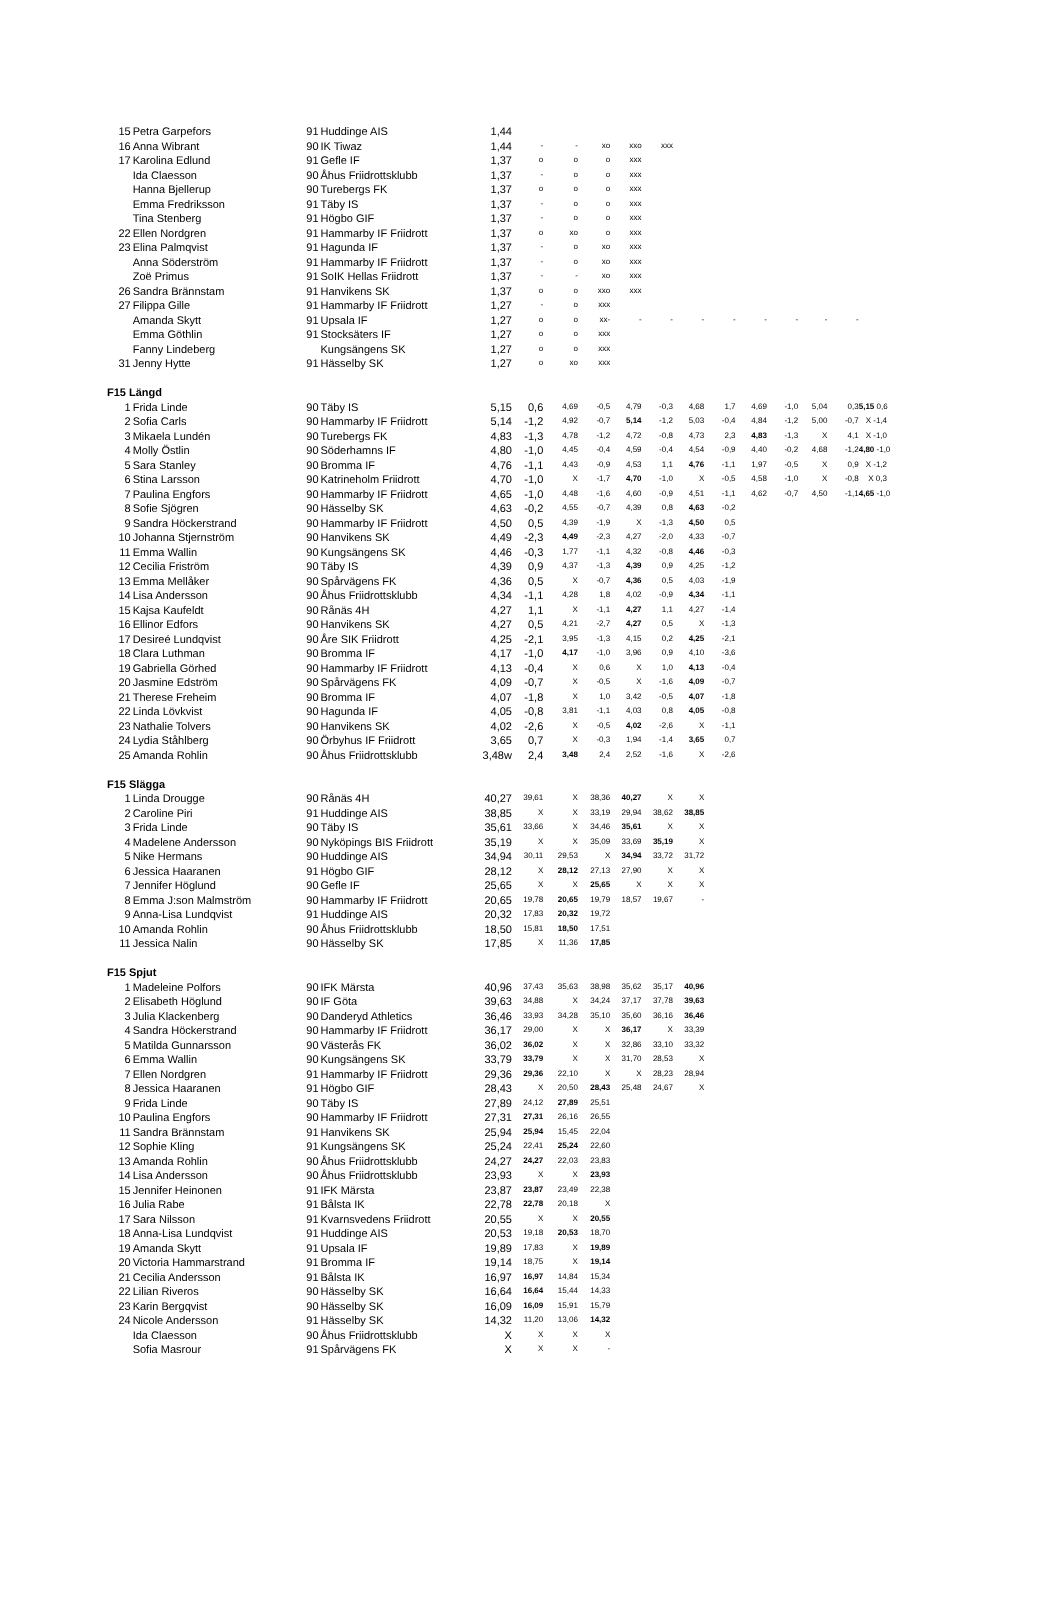| 15 | Petra Garpefors | 91 | Huddinge AIS | 1,44 | | | | | | | | | | | | |
| 16 | Anna Wibrant | 90 | IK Tiwaz | 1,44 | - | - | xo | xxo | xxx | | | | | | | |
| 17 | Karolina Edlund | 91 | Gefle IF | 1,37 | o | o | o | xxx | | | | | | | | |
| | Ida Claesson | 90 | Åhus Friidrottsklubb | 1,37 | - | o | o | xxx | | | | | | | | |
| | Hanna Bjellerup | 90 | Turebergs FK | 1,37 | o | o | o | xxx | | | | | | | | |
| | Emma Fredriksson | 91 | Täby IS | 1,37 | - | o | o | xxx | | | | | | | | |
| | Tina Stenberg | 91 | Högbo GIF | 1,37 | - | o | o | xxx | | | | | | | | |
| 22 | Ellen Nordgren | 91 | Hammarby IF Friidrott | 1,37 | o | xo | o | xxx | | | | | | | | |
| 23 | Elina Palmqvist | 91 | Hagunda IF | 1,37 | - | o | xo | xxx | | | | | | | | |
| | Anna Söderström | 91 | Hammarby IF Friidrott | 1,37 | - | o | xo | xxx | | | | | | | | |
| | Zoë Primus | 91 | SoIK Hellas Friidrott | 1,37 | - | - | xo | xxx | | | | | | | | |
| 26 | Sandra Brännstam | 91 | Hanvikens SK | 1,37 | o | o | xxo | xxx | | | | | | | | |
| 27 | Filippa Gille | 91 | Hammarby IF Friidrott | 1,27 | - | o | xxx | | | | | | | | | |
| | Amanda Skytt | 91 | Upsala IF | 1,27 | o | o | xx- | - | - | - | - | - | - | - | - | |
| | Emma Göthlin | 91 | Stocksäters IF | 1,27 | o | o | xxx | | | | | | | | | |
| | Fanny Lindeberg | | Kungsängens SK | 1,27 | o | o | xxx | | | | | | | | | |
| 31 | Jenny Hytte | 91 | Hässelby SK | 1,27 | o | xo | xxx | | | | | | | | | |
| F15 Längd | | | | | | | | | | | | | | | | |
| 1 | Frida Linde | 90 | Täby IS | 5,15 | 0,6 | 4,69 | -0,5 | 4,79 | -0,3 | 4,68 | 1,7 | 4,69 | -1,0 | 5,04 | 0,3 | 5,15 0,6 |
| 2 | Sofia Carls | 90 | Hammarby IF Friidrott | 5,14 | -1,2 | 4,92 | -0,7 | 5,14 | -1,2 | 5,03 | -0,4 | 4,84 | -1,2 | 5,00 | -0,7 | X -1,4 |
| 3 | Mikaela Lundén | 90 | Turebergs FK | 4,83 | -1,3 | 4,78 | -1,2 | 4,72 | -0,8 | 4,73 | 2,3 | 4,83 | -1,3 | X | 4,1 | X -1,0 |
| 4 | Molly Östlin | 90 | Söderhamns IF | 4,80 | -1,0 | 4,45 | -0,4 | 4,59 | -0,4 | 4,54 | -0,9 | 4,40 | -0,2 | 4,68 | -1,2 | 4,80 -1,0 |
| 5 | Sara Stanley | 90 | Bromma IF | 4,76 | -1,1 | 4,43 | -0,9 | 4,53 | 1,1 | 4,76 | -1,1 | 1,97 | -0,5 | X | 0,9 | X -1,2 |
| 6 | Stina Larsson | 90 | Katrineholm Friidrott | 4,70 | -1,0 | X | -1,7 | 4,70 | -1,0 | X | -0,5 | 4,58 | -1,0 | X | -0,8 | X 0,3 |
| 7 | Paulina Engfors | 90 | Hammarby IF Friidrott | 4,65 | -1,0 | 4,48 | -1,6 | 4,60 | -0,9 | 4,51 | -1,1 | 4,62 | -0,7 | 4,50 | -1,1 | 4,65 -1,0 |
| 8 | Sofie Sjögren | 90 | Hässelby SK | 4,63 | -0,2 | 4,55 | -0,7 | 4,39 | 0,8 | 4,63 | -0,2 | | | | | |
| 9 | Sandra Höckerstrand | 90 | Hammarby IF Friidrott | 4,50 | 0,5 | 4,39 | -1,9 | X | -1,3 | 4,50 | 0,5 | | | | | |
| 10 | Johanna Stjernström | 90 | Hanvikens SK | 4,49 | -2,3 | 4,49 | -2,3 | 4,27 | -2,0 | 4,33 | -0,7 | | | | | |
| 11 | Emma Wallin | 90 | Kungsängens SK | 4,46 | -0,3 | 1,77 | -1,1 | 4,32 | -0,8 | 4,46 | -0,3 | | | | | |
| 12 | Cecilia Friström | 90 | Täby IS | 4,39 | 0,9 | 4,37 | -1,3 | 4,39 | 0,9 | 4,25 | -1,2 | | | | | |
| 13 | Emma Mellåker | 90 | Spårvägens FK | 4,36 | 0,5 | X | -0,7 | 4,36 | 0,5 | 4,03 | -1,9 | | | | | |
| 14 | Lisa Andersson | 90 | Åhus Friidrottsklubb | 4,34 | -1,1 | 4,28 | 1,8 | 4,02 | -0,9 | 4,34 | -1,1 | | | | | |
| 15 | Kajsa Kaufeldt | 90 | Rånäs 4H | 4,27 | 1,1 | X | -1,1 | 4,27 | 1,1 | 4,27 | -1,4 | | | | | |
| 16 | Ellinor Edfors | 90 | Hanvikens SK | 4,27 | 0,5 | 4,21 | -2,7 | 4,27 | 0,5 | X | -1,3 | | | | | |
| 17 | Desireé Lundqvist | 90 | Åre SIK Friidrott | 4,25 | -2,1 | 3,95 | -1,3 | 4,15 | 0,2 | 4,25 | -2,1 | | | | | |
| 18 | Clara Luthman | 90 | Bromma IF | 4,17 | -1,0 | 4,17 | -1,0 | 3,96 | 0,9 | 4,10 | -3,6 | | | | | |
| 19 | Gabriella Görhed | 90 | Hammarby IF Friidrott | 4,13 | -0,4 | X | 0,6 | X | 1,0 | 4,13 | -0,4 | | | | | |
| 20 | Jasmine Edström | 90 | Spårvägens FK | 4,09 | -0,7 | X | -0,5 | X | -1,6 | 4,09 | -0,7 | | | | | |
| 21 | Therese Freheim | 90 | Bromma IF | 4,07 | -1,8 | X | 1,0 | 3,42 | -0,5 | 4,07 | -1,8 | | | | | |
| 22 | Linda Lövkvist | 90 | Hagunda IF | 4,05 | -0,8 | 3,81 | -1,1 | 4,03 | 0,8 | 4,05 | -0,8 | | | | | |
| 23 | Nathalie Tolvers | 90 | Hanvikens SK | 4,02 | -2,6 | X | -0,5 | 4,02 | -2,6 | X | -1,1 | | | | | |
| 24 | Lydia Ståhlberg | 90 | Örbyhus IF Friidrott | 3,65 | 0,7 | X | -0,3 | 1,94 | -1,4 | 3,65 | 0,7 | | | | | |
| 25 | Amanda Rohlin | 90 | Åhus Friidrottsklubb | 3,48w | 2,4 | 3,48 | 2,4 | 2,52 | -1,6 | X | -2,6 | | | | | |
| F15 Slägga | | | | | | | | | | | | | | | | |
| 1 | Linda Drougge | 90 | Rånäs 4H | 40,27 | 39,61 | X | 38,36 | 40,27 | X | X | | | | | | |
| 2 | Caroline Piri | 91 | Huddinge AIS | 38,85 | X | X | 33,19 | 29,94 | 38,62 | 38,85 | | | | | | |
| 3 | Frida Linde | 90 | Täby IS | 35,61 | 33,66 | X | 34,46 | 35,61 | X | X | | | | | | |
| 4 | Madelene Andersson | 90 | Nyköpings BIS Friidrott | 35,19 | X | X | 35,09 | 33,69 | 35,19 | X | | | | | | |
| 5 | Nike Hermans | 90 | Huddinge AIS | 34,94 | 30,11 | 29,53 | X | 34,94 | 33,72 | 31,72 | | | | | | |
| 6 | Jessica Haaranen | 91 | Högbo GIF | 28,12 | X | 28,12 | 27,13 | 27,90 | X | X | | | | | | |
| 7 | Jennifer Höglund | 90 | Gefle IF | 25,65 | X | X | 25,65 | X | X | X | | | | | | |
| 8 | Emma J:son Malmström | 90 | Hammarby IF Friidrott | 20,65 | 19,78 | 20,65 | 19,79 | 18,57 | 19,67 | - | | | | | | |
| 9 | Anna-Lisa Lundqvist | 91 | Huddinge AIS | 20,32 | 17,83 | 20,32 | 19,72 | | | | | | | | | |
| 10 | Amanda Rohlin | 90 | Åhus Friidrottsklubb | 18,50 | 15,81 | 18,50 | 17,51 | | | | | | | | | |
| 11 | Jessica Nalin | 90 | Hässelby SK | 17,85 | X | 11,36 | 17,85 | | | | | | | | | |
| F15 Spjut | | | | | | | | | | | | | | | | |
| 1 | Madeleine Polfors | 90 | IFK Märsta | 40,96 | 37,43 | 35,63 | 38,98 | 35,62 | 35,17 | 40,96 | | | | | | |
| 2 | Elisabeth Höglund | 90 | IF Göta | 39,63 | 34,88 | X | 34,24 | 37,17 | 37,78 | 39,63 | | | | | | |
| 3 | Julia Klackenberg | 90 | Danderyd Athletics | 36,46 | 33,93 | 34,28 | 35,10 | 35,60 | 36,16 | 36,46 | | | | | | |
| 4 | Sandra Höckerstrand | 90 | Hammarby IF Friidrott | 36,17 | 29,00 | X | X | 36,17 | X | 33,39 | | | | | | |
| 5 | Matilda Gunnarsson | 90 | Västerås FK | 36,02 | 36,02 | X | X | 32,86 | 33,10 | 33,32 | | | | | | |
| 6 | Emma Wallin | 90 | Kungsängens SK | 33,79 | 33,79 | X | X | 31,70 | 28,53 | X | | | | | | |
| 7 | Ellen Nordgren | 91 | Hammarby IF Friidrott | 29,36 | 29,36 | 22,10 | X | X | 28,23 | 28,94 | | | | | | |
| 8 | Jessica Haaranen | 91 | Högbo GIF | 28,43 | X | 20,50 | 28,43 | 25,48 | 24,67 | X | | | | | | |
| 9 | Frida Linde | 90 | Täby IS | 27,89 | 24,12 | 27,89 | 25,51 | | | | | | | | | |
| 10 | Paulina Engfors | 90 | Hammarby IF Friidrott | 27,31 | 27,31 | 26,16 | 26,55 | | | | | | | | | |
| 11 | Sandra Brännstam | 91 | Hanvikens SK | 25,94 | 25,94 | 15,45 | 22,04 | | | | | | | | | |
| 12 | Sophie Kling | 91 | Kungsängens SK | 25,24 | 22,41 | 25,24 | 22,60 | | | | | | | | | |
| 13 | Amanda Rohlin | 90 | Åhus Friidrottsklubb | 24,27 | 24,27 | 22,03 | 23,83 | | | | | | | | | |
| 14 | Lisa Andersson | 90 | Åhus Friidrottsklubb | 23,93 | X | X | 23,93 | | | | | | | | | |
| 15 | Jennifer Heinonen | 91 | IFK Märsta | 23,87 | 23,87 | 23,49 | 22,38 | | | | | | | | | |
| 16 | Julia Rabe | 91 | Bålsta IK | 22,78 | 22,78 | 20,18 | X | | | | | | | | | |
| 17 | Sara Nilsson | 91 | Kvarnsvedens Friidrott | 20,55 | X | X | 20,55 | | | | | | | | | |
| 18 | Anna-Lisa Lundqvist | 91 | Huddinge AIS | 20,53 | 19,18 | 20,53 | 18,70 | | | | | | | | | |
| 19 | Amanda Skytt | 91 | Upsala IF | 19,89 | 17,83 | X | 19,89 | | | | | | | | | |
| 20 | Victoria Hammarstrand | 91 | Bromma IF | 19,14 | 18,75 | X | 19,14 | | | | | | | | | |
| 21 | Cecilia Andersson | 91 | Bålsta IK | 16,97 | 16,97 | 14,84 | 15,34 | | | | | | | | | |
| 22 | Lilian Riveros | 90 | Hässelby SK | 16,64 | 16,64 | 15,44 | 14,33 | | | | | | | | | |
| 23 | Karin Bergqvist | 90 | Hässelby SK | 16,09 | 16,09 | 15,91 | 15,79 | | | | | | | | | |
| 24 | Nicole Andersson | 91 | Hässelby SK | 14,32 | 11,20 | 13,06 | 14,32 | | | | | | | | | |
| | Ida Claesson | 90 | Åhus Friidrottsklubb | X | X | X | X | | | | | | | | | |
| | Sofia Masrour | 91 | Spårvägens FK | X | X | X | - | | | | | | | | | |